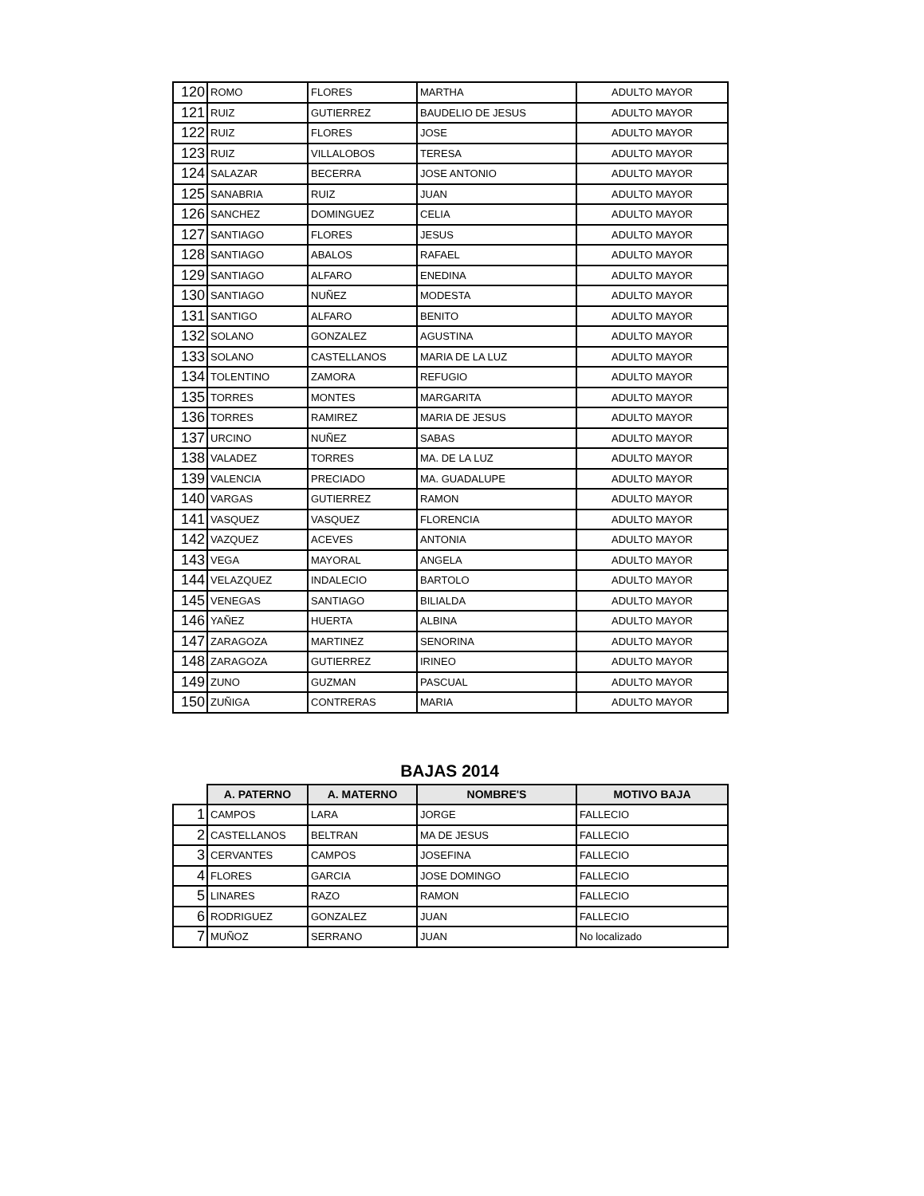| 120 | ROMO | FLORES | MARTHA | ADULTO MAYOR |
| 121 | RUIZ | GUTIERREZ | BAUDELIO DE JESUS | ADULTO MAYOR |
| 122 | RUIZ | FLORES | JOSE | ADULTO MAYOR |
| 123 | RUIZ | VILLALOBOS | TERESA | ADULTO MAYOR |
| 124 | SALAZAR | BECERRA | JOSE ANTONIO | ADULTO MAYOR |
| 125 | SANABRIA | RUIZ | JUAN | ADULTO MAYOR |
| 126 | SANCHEZ | DOMINGUEZ | CELIA | ADULTO MAYOR |
| 127 | SANTIAGO | FLORES | JESUS | ADULTO MAYOR |
| 128 | SANTIAGO | ABALOS | RAFAEL | ADULTO MAYOR |
| 129 | SANTIAGO | ALFARO | ENEDINA | ADULTO MAYOR |
| 130 | SANTIAGO | NUÑEZ | MODESTA | ADULTO MAYOR |
| 131 | SANTIGO | ALFARO | BENITO | ADULTO MAYOR |
| 132 | SOLANO | GONZALEZ | AGUSTINA | ADULTO MAYOR |
| 133 | SOLANO | CASTELLANOS | MARIA DE LA LUZ | ADULTO MAYOR |
| 134 | TOLENTINO | ZAMORA | REFUGIO | ADULTO MAYOR |
| 135 | TORRES | MONTES | MARGARITA | ADULTO MAYOR |
| 136 | TORRES | RAMIREZ | MARIA DE JESUS | ADULTO MAYOR |
| 137 | URCINO | NUÑEZ | SABAS | ADULTO MAYOR |
| 138 | VALADEZ | TORRES | MA. DE LA LUZ | ADULTO MAYOR |
| 139 | VALENCIA | PRECIADO | MA. GUADALUPE | ADULTO MAYOR |
| 140 | VARGAS | GUTIERREZ | RAMON | ADULTO MAYOR |
| 141 | VASQUEZ | VASQUEZ | FLORENCIA | ADULTO MAYOR |
| 142 | VAZQUEZ | ACEVES | ANTONIA | ADULTO MAYOR |
| 143 | VEGA | MAYORAL | ANGELA | ADULTO MAYOR |
| 144 | VELAZQUEZ | INDALECIO | BARTOLO | ADULTO MAYOR |
| 145 | VENEGAS | SANTIAGO | BILIALDA | ADULTO MAYOR |
| 146 | YAÑEZ | HUERTA | ALBINA | ADULTO MAYOR |
| 147 | ZARAGOZA | MARTINEZ | SENORINA | ADULTO MAYOR |
| 148 | ZARAGOZA | GUTIERREZ | IRINEO | ADULTO MAYOR |
| 149 | ZUNO | GUZMAN | PASCUAL | ADULTO MAYOR |
| 150 | ZUÑIGA | CONTRERAS | MARIA | ADULTO MAYOR |
BAJAS 2014
| | A. PATERNO | A. MATERNO | NOMBRE'S | MOTIVO BAJA |
| --- | --- | --- | --- | --- |
| 1 | CAMPOS | LARA | JORGE | FALLECIO |
| 2 | CASTELLANOS | BELTRAN | MA DE JESUS | FALLECIO |
| 3 | CERVANTES | CAMPOS | JOSEFINA | FALLECIO |
| 4 | FLORES | GARCIA | JOSE DOMINGO | FALLECIO |
| 5 | LINARES | RAZO | RAMON | FALLECIO |
| 6 | RODRIGUEZ | GONZALEZ | JUAN | FALLECIO |
| 7 | MUÑOZ | SERRANO | JUAN | No localizado |